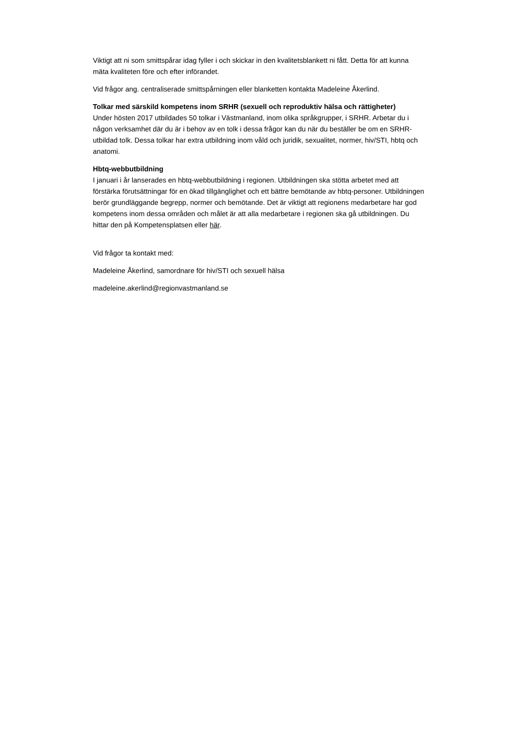Viktigt att ni som smittspårar idag fyller i och skickar in den kvalitetsblankett ni fått. Detta för att kunna mäta kvaliteten före och efter införandet.
Vid frågor ang. centraliserade smittspårningen eller blanketten kontakta Madeleine Åkerlind.
Tolkar med särskild kompetens inom SRHR (sexuell och reproduktiv hälsa och rättigheter)
Under hösten 2017 utbildades 50 tolkar i Västmanland, inom olika språkgrupper, i SRHR. Arbetar du i någon verksamhet där du är i behov av en tolk i dessa frågor kan du när du beställer be om en SRHR-utbildad tolk. Dessa tolkar har extra utbildning inom våld och juridik, sexualitet, normer, hiv/STI, hbtq och anatomi.
Hbtq-webbutbildning
I januari i år lanserades en hbtq-webbutbildning i regionen. Utbildningen ska stötta arbetet med att förstärka förutsättningar för en ökad tillgänglighet och ett bättre bemötande av hbtq-personer. Utbildningen berör grundläggande begrepp, normer och bemötande. Det är viktigt att regionens medarbetare har god kompetens inom dessa områden och målet är att alla medarbetare i regionen ska gå utbildningen. Du hittar den på Kompetensplatsen eller här.
Vid frågor ta kontakt med:
Madeleine Åkerlind, samordnare för hiv/STI och sexuell hälsa
madeleine.akerlind@regionvastmanland.se